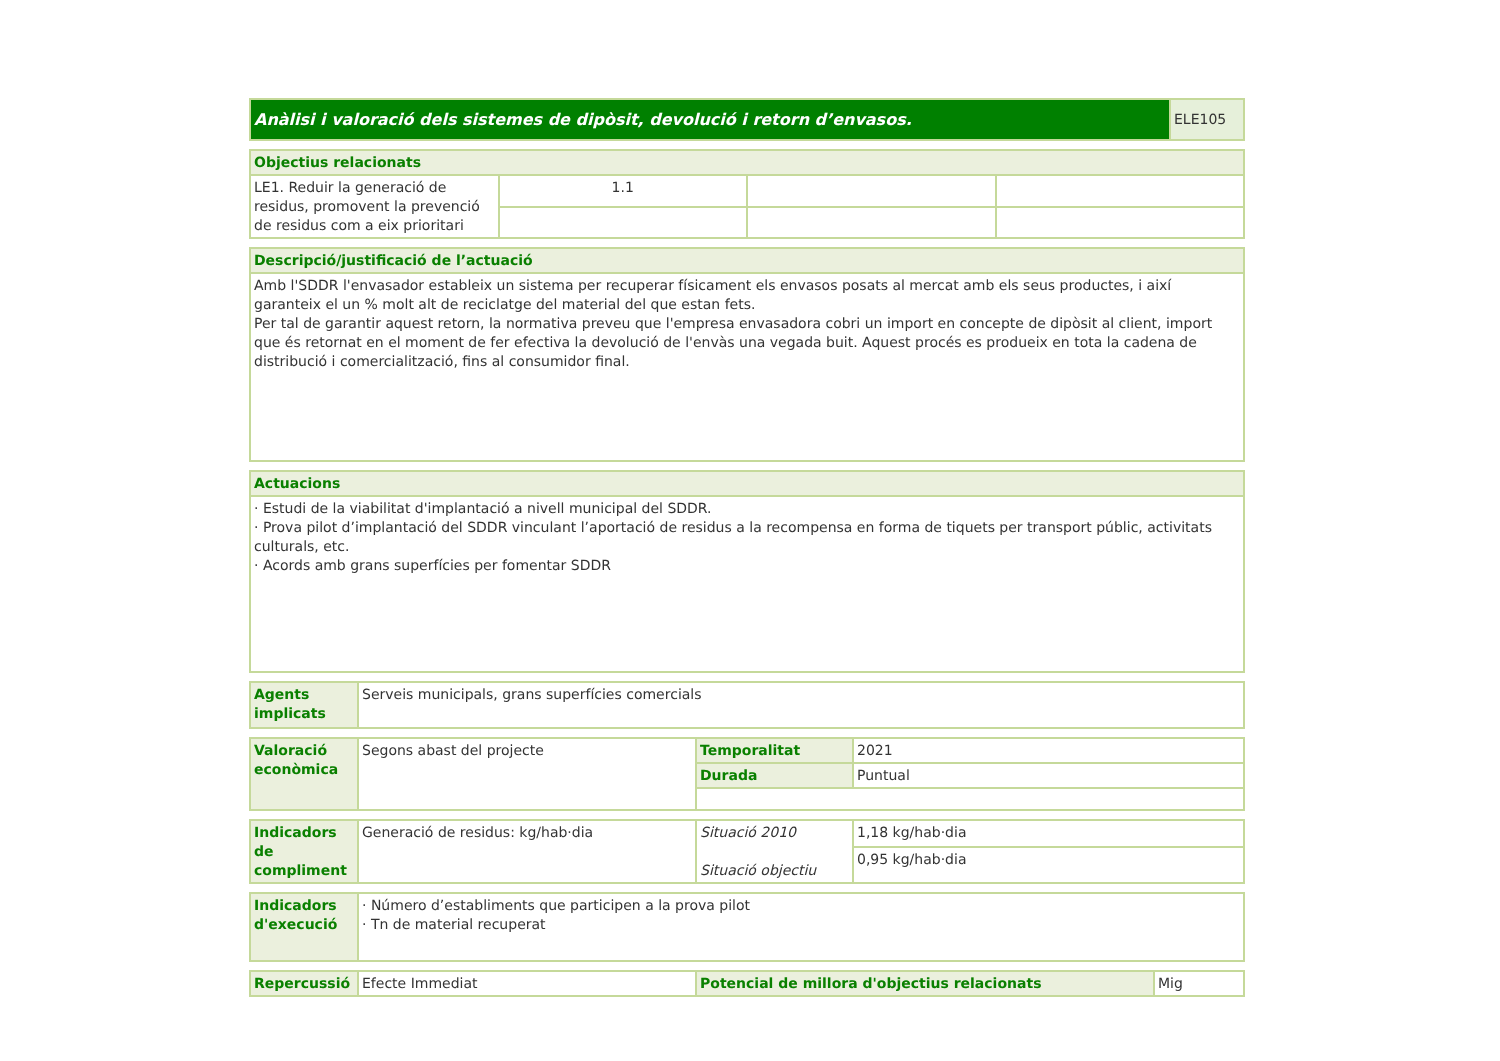| Anàlisi i valoració dels sistemes de dipòsit, devolució i retorn d’envasos. | ELE105 |
| Objectius relacionats | | | |
| LE1. Reduir la generació de residus, promovent la prevenció de residus com a eix prioritari | 1.1 | | |
| Descripció/justificació de l’actuació |
| Amb l'SDDR l'envasador estableix un sistema per recuperar físicament els envasos posats al mercat amb els seus productes, i així garanteix el un % molt alt de reciclatge del material del que estan fets. Per tal de garantir aquest retorn, la normativa preveu que l'empresa envasadora cobri un import en concepte de dipòsit al client, import que és retornat en el moment de fer efectiva la devolució de l'envàs una vegada buit. Aquest procés es produeix en tota la cadena de distribució i comercialització, fins al consumidor final. |
| Actuacions |
| · Estudi de la viabilitat d'implantació a nivell municipal del SDDR. · Prova pilot d’implantació del SDDR vinculant l’aportació de residus a la recompensa en forma de tiquets per transport públic, activitats culturals, etc. · Acords amb grans superfícies per fomentar SDDR |
| Agents implicats | Serveis municipals, grans superfícies comercials |
| Valoració econòmica | Segons abast del projecte | Temporalitat | 2021 |
| | | Durada | Puntual |
| Indicadors de compliment | Generació de residus: kg/hab·dia | Situació 2010 Situació objectiu | 1,18 kg/hab·dia |
| | | | 0,95 kg/hab·dia |
| Indicadors d'execució | · Número d’establiments que participen a la prova pilot · Tn de material recuperat |
| Repercussió | Efecte Immediat | Potencial de millora d'objectius relacionats | Mig |